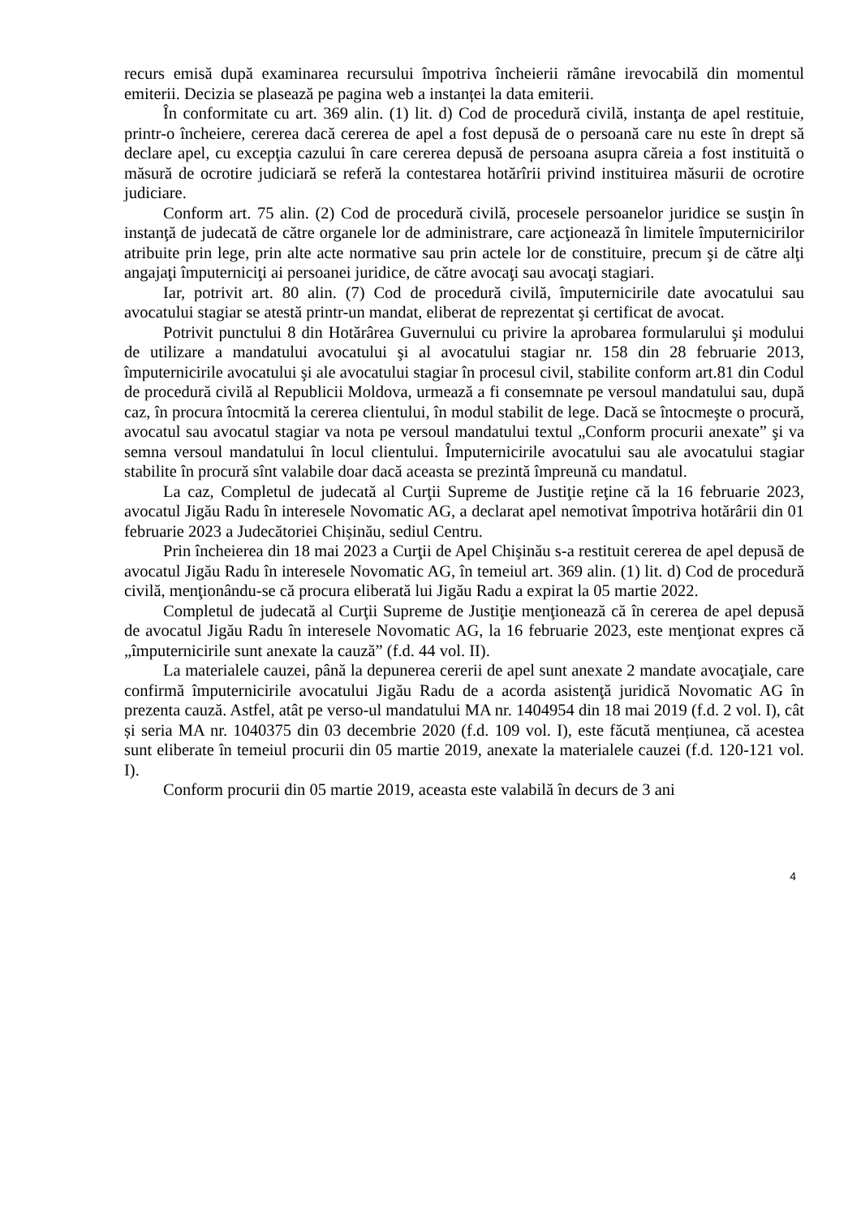recurs emisă după examinarea recursului împotriva încheierii rămâne irevocabilă din momentul emiterii. Decizia se plasează pe pagina web a instanței la data emiterii.
În conformitate cu art. 369 alin. (1) lit. d) Cod de procedură civilă, instanţa de apel restituie, printr-o încheiere, cererea dacă cererea de apel a fost depusă de o persoană care nu este în drept să declare apel, cu excepţia cazului în care cererea depusă de persoana asupra căreia a fost instituită o măsură de ocrotire judiciară se referă la contestarea hotărîrii privind instituirea măsurii de ocrotire judiciare.
Conform art. 75 alin. (2) Cod de procedură civilă, procesele persoanelor juridice se susţin în instanţă de judecată de către organele lor de administrare, care acţionează în limitele împuternicirilor atribuite prin lege, prin alte acte normative sau prin actele lor de constituire, precum şi de către alţi angajaţi împuterniciţi ai persoanei juridice, de către avocaţi sau avocaţi stagiari.
Iar, potrivit art. 80 alin. (7) Cod de procedură civilă, împuternicirile date avocatului sau avocatului stagiar se atestă printr-un mandat, eliberat de reprezentat şi certificat de avocat.
Potrivit punctului 8 din Hotărârea Guvernului cu privire la aprobarea formularului şi modului de utilizare a mandatului avocatului şi al avocatului stagiar nr. 158 din 28 februarie 2013, împuternicirile avocatului şi ale avocatului stagiar în procesul civil, stabilite conform art.81 din Codul de procedură civilă al Republicii Moldova, urmează a fi consemnate pe versoul mandatului sau, după caz, în procura întocmită la cererea clientului, în modul stabilit de lege. Dacă se întocmeşte o procură, avocatul sau avocatul stagiar va nota pe versoul mandatului textul „Conform procurii anexate” şi va semna versoul mandatului în locul clientului. Împuternicirile avocatului sau ale avocatului stagiar stabilite în procură sînt valabile doar dacă aceasta se prezintă împreună cu mandatul.
La caz, Completul de judecată al Curţii Supreme de Justiţie reţine că la 16 februarie 2023, avocatul Jigău Radu în interesele Novomatic AG, a declarat apel nemotivat împotriva hotărârii din 01 februarie 2023 a Judecătoriei Chișinău, sediul Centru.
Prin încheierea din 18 mai 2023 a Curţii de Apel Chişinău s-a restituit cererea de apel depusă de avocatul Jigău Radu în interesele Novomatic AG, în temeiul art. 369 alin. (1) lit. d) Cod de procedură civilă, menţionându-se că procura eliberată lui Jigău Radu a expirat la 05 martie 2022.
Completul de judecată al Curţii Supreme de Justiţie menţionează că în cererea de apel depusă de avocatul Jigău Radu în interesele Novomatic AG, la 16 februarie 2023, este menţionat expres că „împuternicirile sunt anexate la cauză” (f.d. 44 vol. II).
La materialele cauzei, până la depunerea cererii de apel sunt anexate 2 mandate avocaţiale, care confirmă împuternicirile avocatului Jigău Radu de a acorda asistenţă juridică Novomatic AG în prezenta cauză. Astfel, atât pe verso-ul mandatului MA nr. 1404954 din 18 mai 2019 (f.d. 2 vol. I), cât și seria MA nr. 1040375 din 03 decembrie 2020 (f.d. 109 vol. I), este făcută mențiunea, că acestea sunt eliberate în temeiul procurii din 05 martie 2019, anexate la materialele cauzei (f.d. 120-121 vol. I).
Conform procurii din 05 martie 2019, aceasta este valabilă în decurs de 3 ani
4